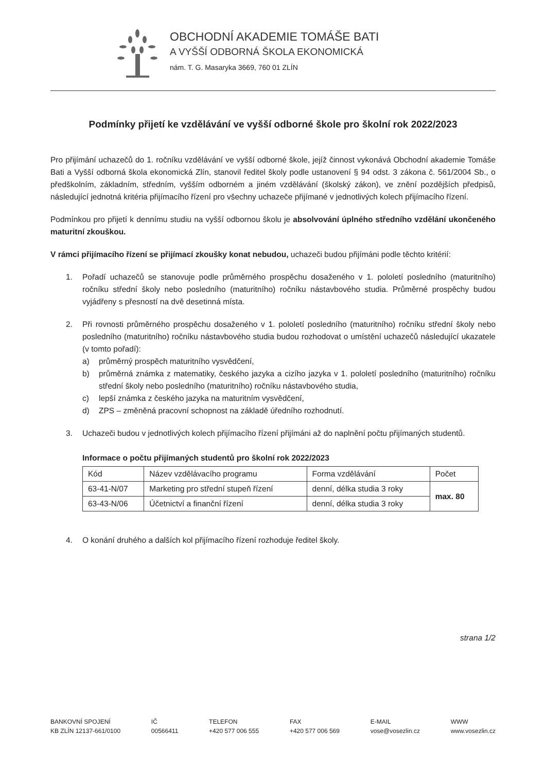OBCHODNÍ AKADEMIE TOMÁŠE BATI
A VYŠŠÍ ODBORNÁ ŠKOLA EKONOMICKÁ
nám. T. G. Masaryka 3669, 760 01 ZLÍN
Podmínky přijetí ke vzdělávání ve vyšší odborné škole pro školní rok 2022/2023
Pro přijímání uchazečů do 1. ročníku vzdělávání ve vyšší odborné škole, jejíž činnost vykonává Obchodní akademie Tomáše Bati a Vyšší odborná škola ekonomická Zlín, stanovil ředitel školy podle ustanovení § 94 odst. 3 zákona č. 561/2004 Sb., o předškolním, základním, středním, vyšším odborném a jiném vzdělávání (školský zákon), ve znění pozdějších předpisů, následující jednotná kritéria přijímacího řízení pro všechny uchazeče přijímané v jednotlivých kolech přijímacího řízení.
Podmínkou pro přijetí k dennímu studiu na vyšší odbornou školu je absolvování úplného středního vzdělání ukončeného maturitní zkouškou.
V rámci přijímacího řízení se přijímací zkoušky konat nebudou, uchazeči budou přijímáni podle těchto kritérií:
1. Pořadí uchazečů se stanovuje podle průměrného prospěchu dosaženého v 1. pololetí posledního (maturitního) ročníku střední školy nebo posledního (maturitního) ročníku nástavbového studia. Průměrné prospěchy budou vyjádřeny s přesností na dvě desetinná místa.
2. Při rovnosti průměrného prospěchu dosaženého v 1. pololetí posledního (maturitního) ročníku střední školy nebo posledního (maturitního) ročníku nástavbového studia budou rozhodovat o umístění uchazečů následující ukazatele (v tomto pořadí):
a) průměrný prospěch maturitního vysvědčení,
b) průměrná známka z matematiky, českého jazyka a cizího jazyka v 1. pololetí posledního (maturitního) ročníku střední školy nebo posledního (maturitního) ročníku nástavbového studia,
c) lepší známka z českého jazyka na maturitním vysvědčení,
d) ZPS – změněná pracovní schopnost na základě úředního rozhodnutí.
3. Uchazeči budou v jednotlivých kolech přijímacího řízení přijímáni až do naplnění počtu přijímaných studentů.
Informace o počtu přijímaných studentů pro školní rok 2022/2023
| Kód | Název vzdělávacího programu | Forma vzdělávání | Počet |
| 63-41-N/07 | Marketing pro střední stupeň řízení | denní, délka studia 3 roky | max. 80 |
| 63-43-N/06 | Účetnictví a finanční řízení | denní, délka studia 3 roky | |
4. O konání druhého a dalších kol přijímacího řízení rozhoduje ředitel školy.
strana 1/2
BANKOVNÍ SPOJENÍ
KB ZLÍN 12137-661/0100
IČ
00566411
TELEFON
+420 577 006 555
FAX
+420 577 006 569
E-MAIL
vose@vosezlin.cz
WWW
www.vosezlin.cz